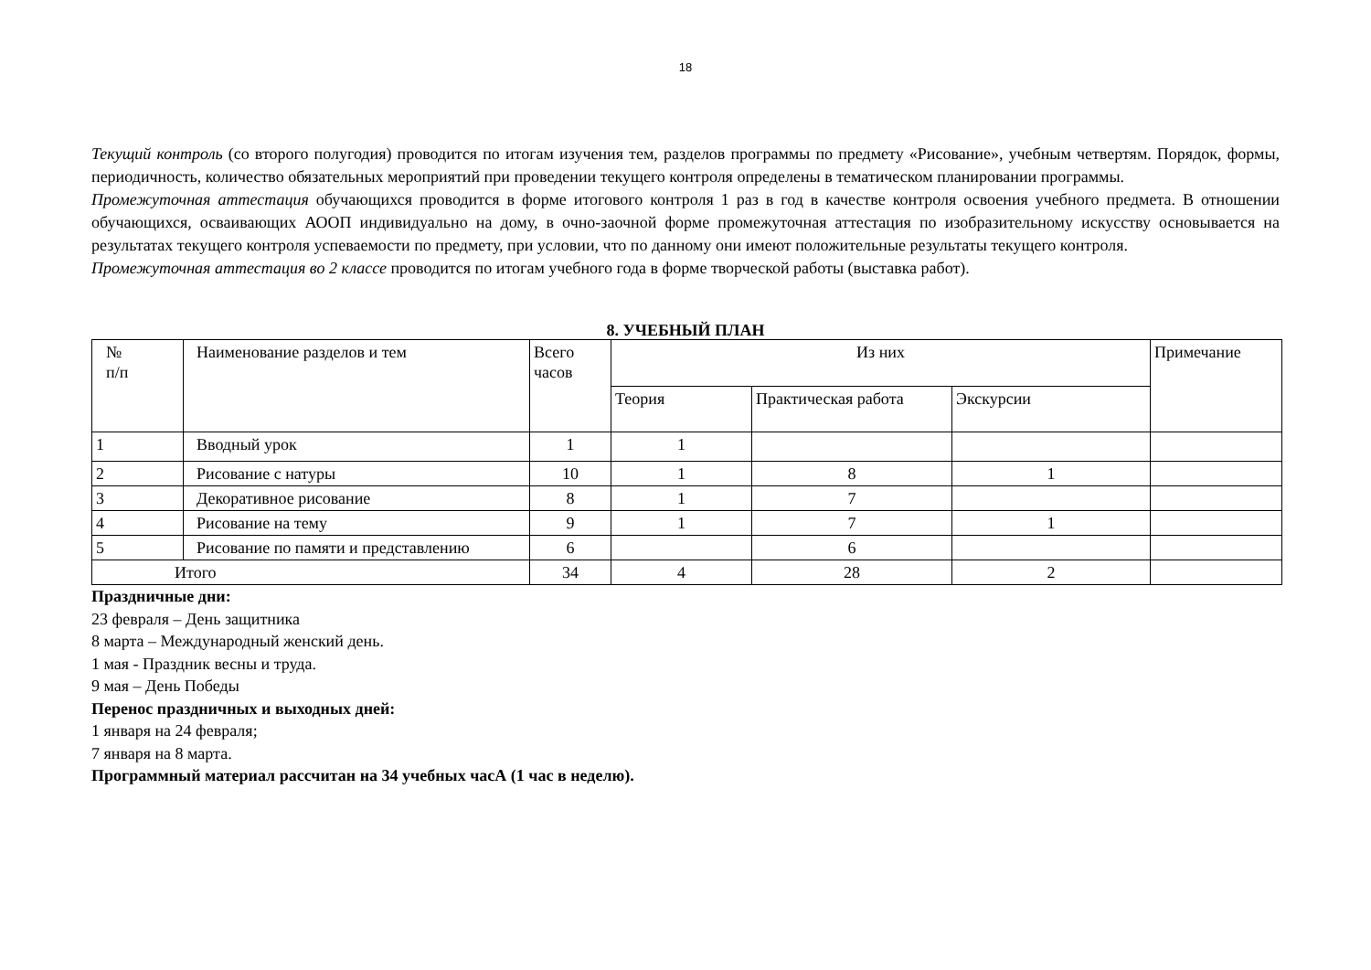18
Текущий контроль (со второго полугодия) проводится по итогам изучения тем, разделов программы по предмету «Рисование», учебным четвертям. Порядок, формы, периодичность, количество обязательных мероприятий при проведении текущего контроля определены в тематическом планировании программы.
Промежуточная аттестация обучающихся проводится в форме итогового контроля 1 раз в год в качестве контроля освоения учебного предмета. В отношении обучающихся, осваивающих АООП индивидуально на дому, в очно-заочной форме промежуточная аттестация по изобразительному искусству основывается на результатах текущего контроля успеваемости по предмету, при условии, что по данному они имеют положительные результаты текущего контроля.
Промежуточная аттестация во 2 классе проводится по итогам учебного года в форме творческой работы (выставка работ).
8. УЧЕБНЫЙ ПЛАН
| № п/п | Наименование разделов и тем | Всего часов | Из них | | | Примечание |
| --- | --- | --- | --- | --- | --- | --- |
| | | | Теория | Практическая работа | Экскурсии | |
| 1 | Вводный урок | 1 | 1 | | | |
| 2 | Рисование с натуры | 10 | 1 | 8 | 1 | |
| 3 | Декоративное рисование | 8 | 1 | 7 | | |
| 4 | Рисование на тему | 9 | 1 | 7 | 1 | |
| 5 | Рисование по памяти и представлению | 6 | | 6 | | |
| Итого | | 34 | 4 | 28 | 2 | |
Праздничные дни:
23 февраля – День защитника
8 марта – Международный женский день.
1 мая - Праздник весны и труда.
9 мая – День Победы
Перенос праздничных и выходных дней:
1 января на 24 февраля;
7 января на 8 марта.
Программный материал рассчитан на 34 учебных часА (1 час в неделю).